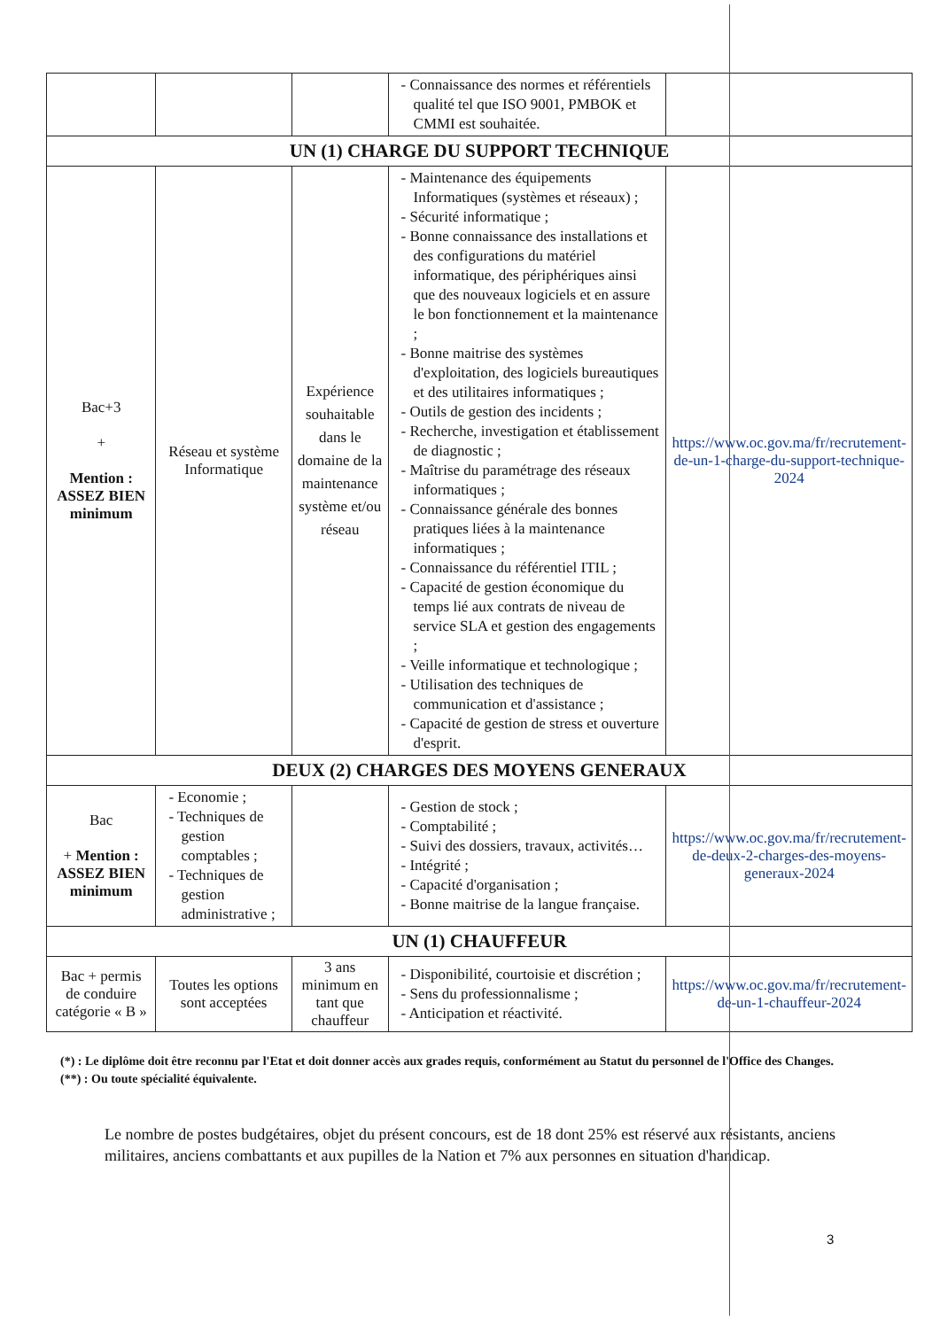| | | | - Connaissance des normes et référentiels qualité tel que ISO 9001, PMBOK et CMMI est souhaitée. | |
| UN (1) CHARGE DU SUPPORT TECHNIQUE | | | | |
| Bac+3 + Mention : ASSEZ BIEN minimum | Réseau et système Informatique | Expérience souhaitable dans le domaine de la maintenance système et/ou réseau | - Maintenance des équipements Informatiques (systèmes et réseaux) ; - Sécurité informatique ; - Bonne connaissance des installations et des configurations du matériel informatique, des périphériques ainsi que des nouveaux logiciels et en assure le bon fonctionnement et la maintenance ; - Bonne maitrise des systèmes d'exploitation, des logiciels bureautiques et des utilitaires informatiques ; - Outils de gestion des incidents ; - Recherche, investigation et établissement de diagnostic ; - Maîtrise du paramétrage des réseaux informatiques ; - Connaissance générale des bonnes pratiques liées à la maintenance informatiques ; - Connaissance du référentiel ITIL ; - Capacité de gestion économique du temps lié aux contrats de niveau de service SLA et gestion des engagements ; - Veille informatique et technologique ; - Utilisation des techniques de communication et d'assistance ; - Capacité de gestion de stress et ouverture d'esprit. | https://www.oc.gov.ma/fr/recrutement-de-un-1-charge-du-support-technique-2024 |
| DEUX (2) CHARGES DES MOYENS GENERAUX | | | | |
| Bac + Mention : ASSEZ BIEN minimum | - Economie ; - Techniques de gestion comptables ; - Techniques de gestion administrative ; | | - Gestion de stock ; - Comptabilité ; - Suivi des dossiers, travaux, activités… - Intégrité ; - Capacité d'organisation ; - Bonne maitrise de la langue française. | https://www.oc.gov.ma/fr/recrutement-de-deux-2-charges-des-moyens-generaux-2024 |
| UN (1) CHAUFFEUR | | | | |
| Bac + permis de conduire catégorie « B » | Toutes les options sont acceptées | 3 ans minimum en tant que chauffeur | - Disponibilité, courtoisie et discrétion ; - Sens du professionnalisme ; - Anticipation et réactivité. | https://www.oc.gov.ma/fr/recrutement-de-un-1-chauffeur-2024 |
(*) : Le diplôme doit être reconnu par l'Etat et doit donner accès aux grades requis, conformément au Statut du personnel de l'Office des Changes.
(**) : Ou toute spécialité équivalente.
Le nombre de postes budgétaires, objet du présent concours, est de 18 dont 25% est réservé aux résistants, anciens militaires, anciens combattants et aux pupilles de la Nation et 7% aux personnes en situation d'handicap.
3